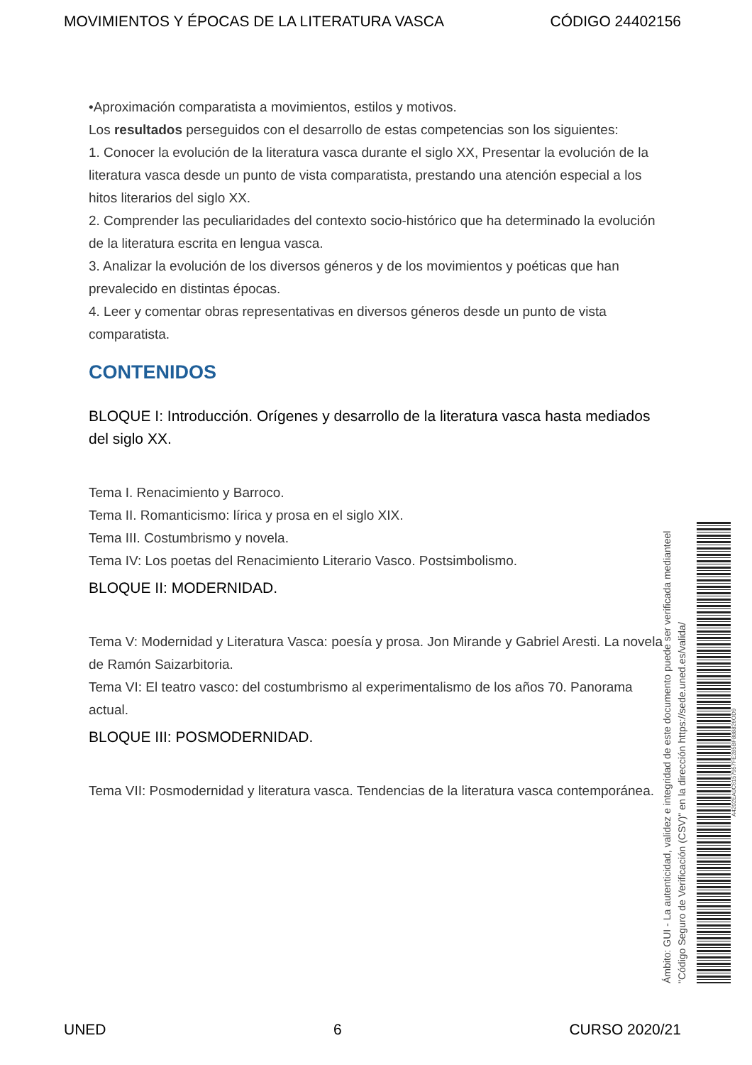MOVIMIENTOS Y ÉPOCAS DE LA LITERATURA VASCA CÓDIGO 24402156
•Aproximación comparatista a movimientos, estilos y motivos.
Los resultados perseguidos con el desarrollo de estas competencias son los siguientes:
1. Conocer la evolución de la literatura vasca durante el siglo XX, Presentar la evolución de la literatura vasca desde un punto de vista comparatista, prestando una atención especial a los hitos literarios del siglo XX.
2. Comprender las peculiaridades del contexto socio-histórico que ha determinado la evolución de la literatura escrita en lengua vasca.
3. Analizar la evolución de los diversos géneros y de los movimientos y poéticas que han prevalecido en distintas épocas.
4. Leer y comentar obras representativas en diversos géneros desde un punto de vista comparatista.
CONTENIDOS
BLOQUE I: Introducción. Orígenes y desarrollo de la literatura vasca hasta mediados del siglo XX.
Tema I. Renacimiento y Barroco.
Tema II. Romanticismo: lírica y prosa en el siglo XIX.
Tema III. Costumbrismo y novela.
Tema IV: Los poetas del Renacimiento Literario Vasco. Postsimbolismo.
BLOQUE II: MODERNIDAD.
Tema V: Modernidad y Literatura Vasca: poesía y prosa. Jon Mirande y Gabriel Aresti. La novela de Ramón Saizarbitoria.
Tema VI: El teatro vasco: del costumbrismo al experimentalismo de los años 70. Panorama actual.
BLOQUE III: POSMODERNIDAD.
Tema VII: Posmodernidad y literatura vasca. Tendencias de la literatura vasca contemporánea.
Ámbito: GUI - La autenticidad, validez e integridad de este documento puede ser verificada medianteel
"Código Seguro de Verificación (CSV)" en la dirección https://sede.uned.es/valida/
A4202EA0C6157957FE285BF888826OD9
UNED 6 CURSO 2020/21